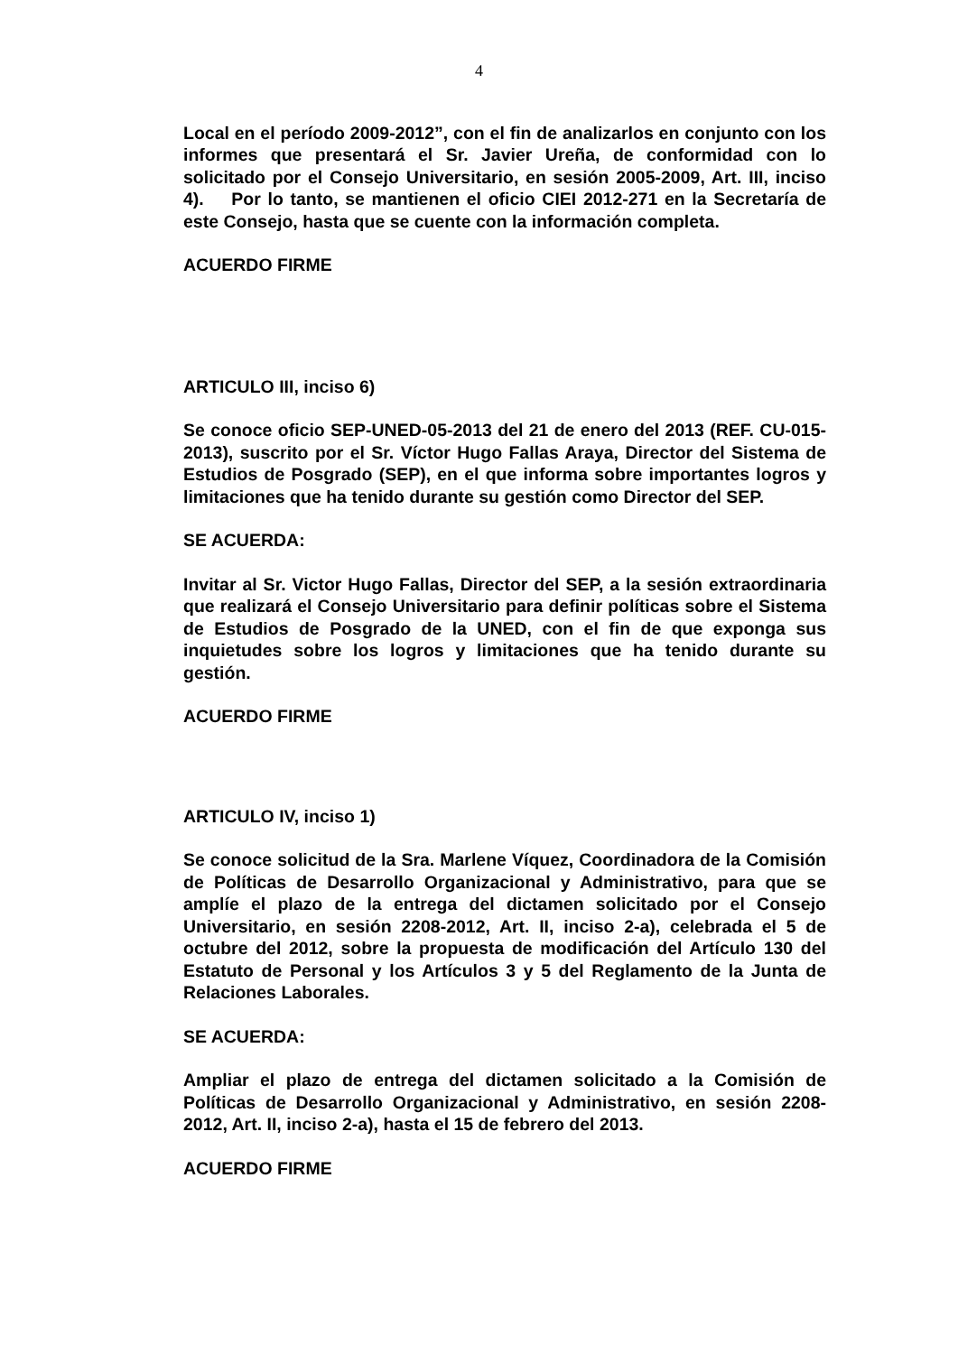4
Local en el período 2009-2012”, con el fin de analizarlos en conjunto con los informes que presentará el Sr. Javier Ureña, de conformidad con lo solicitado por el Consejo Universitario, en sesión 2005-2009, Art. III, inciso 4). Por lo tanto, se mantienen el oficio CIEI 2012-271 en la Secretaría de este Consejo, hasta que se cuente con la información completa.
ACUERDO FIRME
ARTICULO III, inciso 6)
Se conoce oficio SEP-UNED-05-2013 del 21 de enero del 2013 (REF. CU-015-2013), suscrito por el Sr. Víctor Hugo Fallas Araya, Director del Sistema de Estudios de Posgrado (SEP), en el que informa sobre importantes logros y limitaciones que ha tenido durante su gestión como Director del SEP.
SE ACUERDA:
Invitar al Sr. Victor Hugo Fallas, Director del SEP, a la sesión extraordinaria que realizará el Consejo Universitario para definir políticas sobre el Sistema de Estudios de Posgrado de la UNED, con el fin de que exponga sus inquietudes sobre los logros y limitaciones que ha tenido durante su gestión.
ACUERDO FIRME
ARTICULO IV, inciso 1)
Se conoce solicitud de la Sra. Marlene Víquez, Coordinadora de la Comisión de Políticas de Desarrollo Organizacional y Administrativo, para que se amplíe el plazo de la entrega del dictamen solicitado por el Consejo Universitario, en sesión 2208-2012, Art. II, inciso 2-a), celebrada el 5 de octubre del 2012, sobre la propuesta de modificación del Artículo 130 del Estatuto de Personal y los Artículos 3 y 5 del Reglamento de la Junta de Relaciones Laborales.
SE ACUERDA:
Ampliar el plazo de entrega del dictamen solicitado a la Comisión de Políticas de Desarrollo Organizacional y Administrativo, en sesión 2208-2012, Art. II, inciso 2-a), hasta el 15 de febrero del 2013.
ACUERDO FIRME